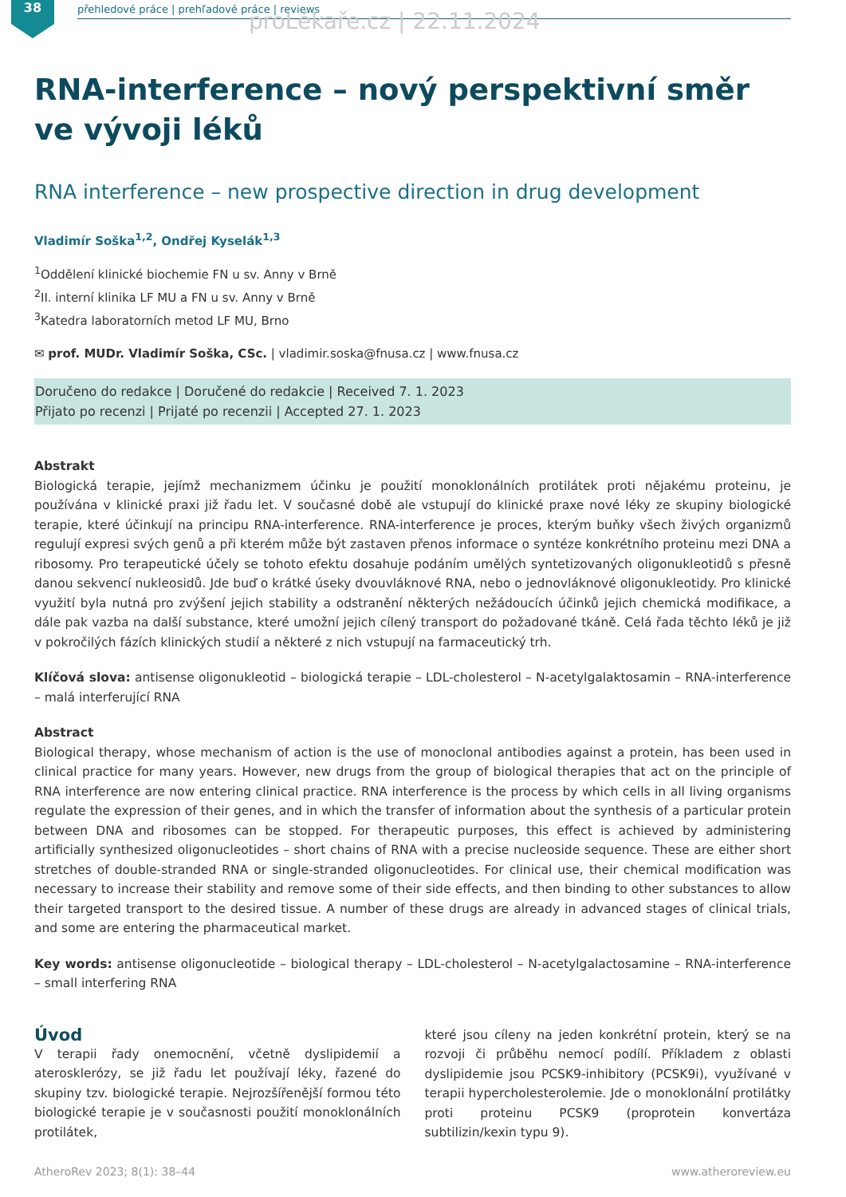38 přehledové práce | prehľadové práce | reviews proLékaře.cz | 22.11.2024
RNA-interference – nový perspektivní směr ve vývoji léků
RNA interference – new prospective direction in drug development
Vladimír Soška<sup>1,2</sup>, Ondřej Kyselák<sup>1,3</sup>
<sup>1</sup> Oddělení klinické biochemie FN u sv. Anny v Brně
<sup>2</sup> II. interní klinika LF MU a FN u sv. Anny v Brně
<sup>3</sup> Katedra laboratorních metod LF MU, Brno
✉ prof. MUDr. Vladimír Soška, CSc. | vladimir.soska@fnusa.cz | www.fnusa.cz
Doručeno do redakce | Doručené do redakcie | Received 7. 1. 2023
Přijato po recenzi | Prijaté po recenzii | Accepted 27. 1. 2023
Abstrakt
Biologická terapie, jejímž mechanizmem účinku je použití monoklonálních protilátek proti nějakému proteinu, je používána v klinické praxi již řadu let. V současné době ale vstupují do klinické praxe nové léky ze skupiny biologické terapie, které účinkují na principu RNA-interference. RNA-interference je proces, kterým buňky všech živých organizmů regulují expresi svých genů a při kterém může být zastaven přenos informace o syntéze konkrétního proteinu mezi DNA a ribosomy. Pro terapeutické účely se tohoto efektu dosahuje podáním umělých syntetizovaných oligonukleotidů s přesně danou sekvencí nukleosidů. Jde buď o krátké úseky dvouvláknové RNA, nebo o jednovláknové oligonukleotidy. Pro klinické využití byla nutná pro zvýšení jejich stability a odstranění některých nežádoucích účinků jejich chemická modifikace, a dále pak vazba na další substance, které umožní jejich cílený transport do požadované tkáně. Celá řada těchto léků je již v pokročilých fázích klinických studií a některé z nich vstupují na farmaceutický trh.
Klíčová slova: antisense oligonukleotid – biologická terapie – LDL-cholesterol – N-acetylgalaktosamin – RNA-interference – malá interferující RNA
Abstract
Biological therapy, whose mechanism of action is the use of monoclonal antibodies against a protein, has been used in clinical practice for many years. However, new drugs from the group of biological therapies that act on the principle of RNA interference are now entering clinical practice. RNA interference is the process by which cells in all living organisms regulate the expression of their genes, and in which the transfer of information about the synthesis of a particular protein between DNA and ribosomes can be stopped. For therapeutic purposes, this effect is achieved by administering artificially synthesized oligonucleotides – short chains of RNA with a precise nucleoside sequence. These are either short stretches of double-stranded RNA or single-stranded oligonucleotides. For clinical use, their chemical modification was necessary to increase their stability and remove some of their side effects, and then binding to other substances to allow their targeted transport to the desired tissue. A number of these drugs are already in advanced stages of clinical trials, and some are entering the pharmaceutical market.
Key words: antisense oligonucleotide – biological therapy – LDL-cholesterol – N-acetylgalactosamine – RNA-interference – small interfering RNA
Úvod
V terapii řady onemocnění, včetně dyslipidemií a aterosklerózy, se již řadu let používají léky, řazené do skupiny tzv. biologické terapie. Nejrozšířenější formou této biologické terapie je v současnosti použití monoklonálních protilátek,
které jsou cíleny na jeden konkrétní protein, který se na rozvoji či průběhu nemocí podílí. Příkladem z oblasti dyslipidemie jsou PCSK9-inhibitory (PCSK9i), využívané v terapii hypercholesterolemie. Jde o monoklonální protilátky proti proteinu PCSK9 (proprotein konvertáza subtilizin/kexin typu 9).
AtheroRev 2023; 8(1): 38–44 www.atheroreview.eu